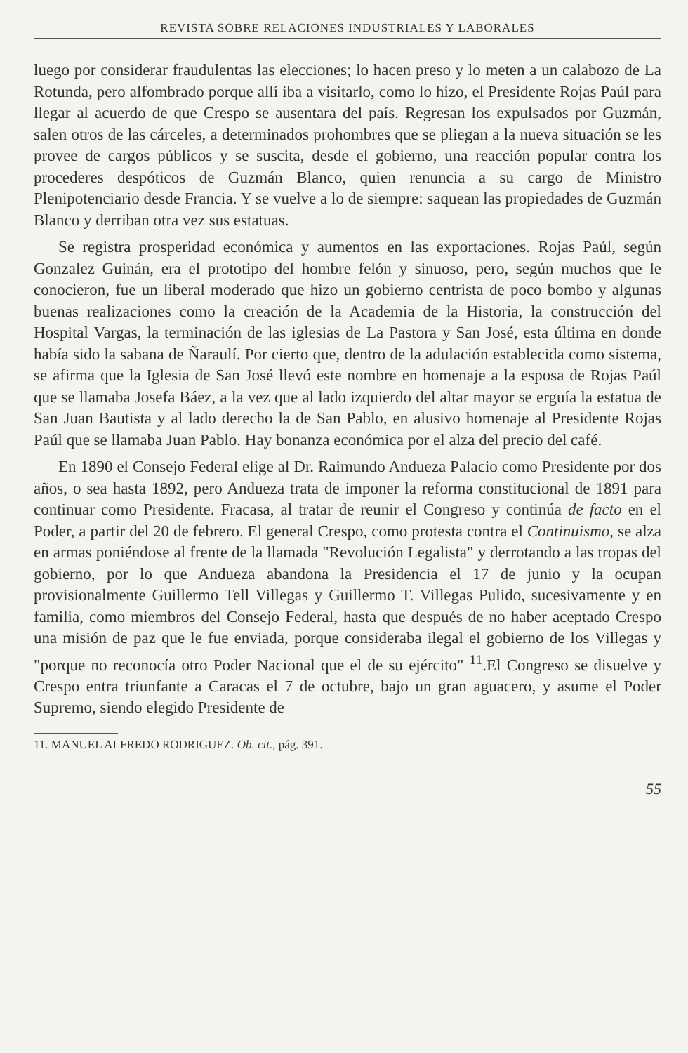REVISTA SOBRE RELACIONES INDUSTRIALES Y LABORALES
luego por considerar fraudulentas las elecciones; lo hacen preso y lo meten a un calabozo de La Rotunda, pero alfombrado porque allí iba a visitarlo, como lo hizo, el Presidente Rojas Paúl para llegar al acuerdo de que Crespo se ausentara del país. Regresan los expulsados por Guzmán, salen otros de las cárceles, a determinados prohombres que se pliegan a la nueva situación se les provee de cargos públicos y se suscita, desde el gobierno, una reacción popular contra los procederes despóticos de Guzmán Blanco, quien renuncia a su cargo de Ministro Plenipotenciario desde Francia. Y se vuelve a lo de siempre: saquean las propiedades de Guzmán Blanco y derriban otra vez sus estatuas.
Se registra prosperidad económica y aumentos en las exportaciones. Rojas Paúl, según Gonzalez Guinán, era el prototipo del hombre felón y sinuoso, pero, según muchos que le conocieron, fue un liberal moderado que hizo un gobierno centrista de poco bombo y algunas buenas realizaciones como la creación de la Academia de la Historia, la construcción del Hospital Vargas, la terminación de las iglesias de La Pastora y San José, esta última en donde había sido la sabana de Ñaraulí. Por cierto que, dentro de la adulación establecida como sistema, se afirma que la Iglesia de San José llevó este nombre en homenaje a la esposa de Rojas Paúl que se llamaba Josefa Báez, a la vez que al lado izquierdo del altar mayor se erguía la estatua de San Juan Bautista y al lado derecho la de San Pablo, en alusivo homenaje al Presidente Rojas Paúl que se llamaba Juan Pablo. Hay bonanza económica por el alza del precio del café.
En 1890 el Consejo Federal elige al Dr. Raimundo Andueza Palacio como Presidente por dos años, o sea hasta 1892, pero Andueza trata de imponer la reforma constitucional de 1891 para continuar como Presidente. Fracasa, al tratar de reunir el Congreso y continúa de facto en el Poder, a partir del 20 de febrero. El general Crespo, como protesta contra el Continuismo, se alza en armas poniéndose al frente de la llamada "Revolución Legalista" y derrotando a las tropas del gobierno, por lo que Andueza abandona la Presidencia el 17 de junio y la ocupan provisionalmente Guillermo Tell Villegas y Guillermo T. Villegas Pulido, sucesivamente y en familia, como miembros del Consejo Federal, hasta que después de no haber aceptado Crespo una misión de paz que le fue enviada, porque consideraba ilegal el gobierno de los Villegas y "porque no reconocía otro Poder Nacional que el de su ejército" <sup>11</sup>.El Congreso se disuelve y Crespo entra triunfante a Caracas el 7 de octubre, bajo un gran aguacero, y asume el Poder Supremo, siendo elegido Presidente de
11. MANUEL ALFREDO RODRIGUEZ. Ob. cit., pág. 391.
55